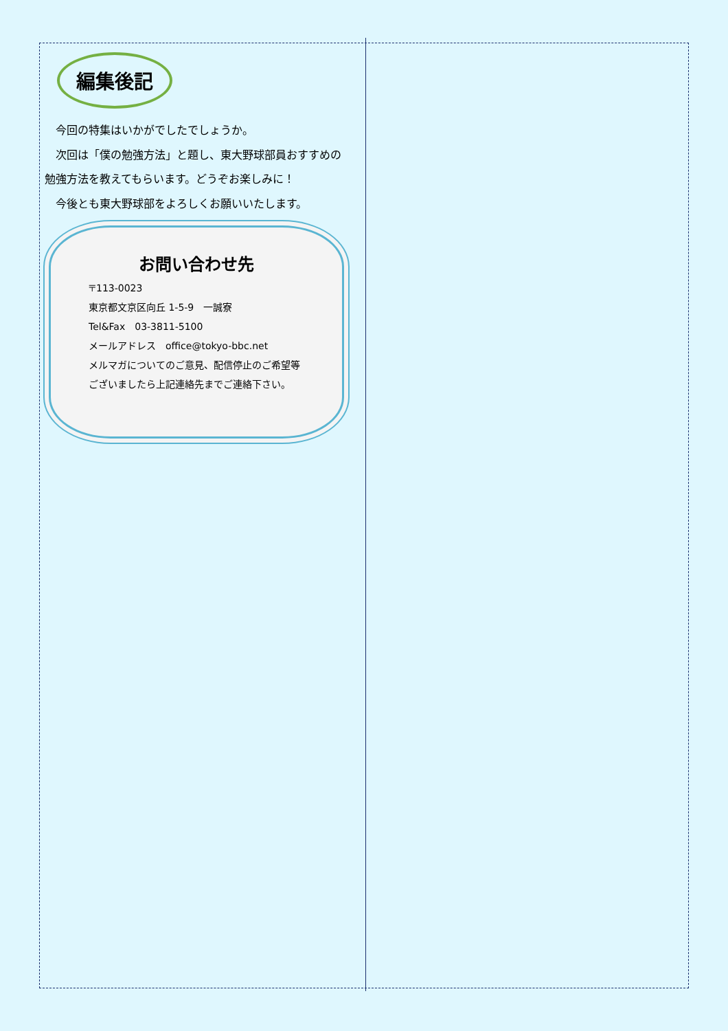編集後記
　今回の特集はいかがでしたでしょうか。
　次回は「僕の勉強方法」と題し、東大野球部員おすすめの勉強方法を教えてもらいます。どうぞお楽しみに！
　今後とも東大野球部をよろしくお願いいたします。
お問い合わせ先
〒113-0023
東京都文京区向丘 1-5-9　一誠寮
Tel&Fax　03-3811-5100
メールアドレス　office@tokyo-bbc.net
メルマガについてのご意見、配信停止のご希望等
ございましたら上記連絡先までご連絡下さい。